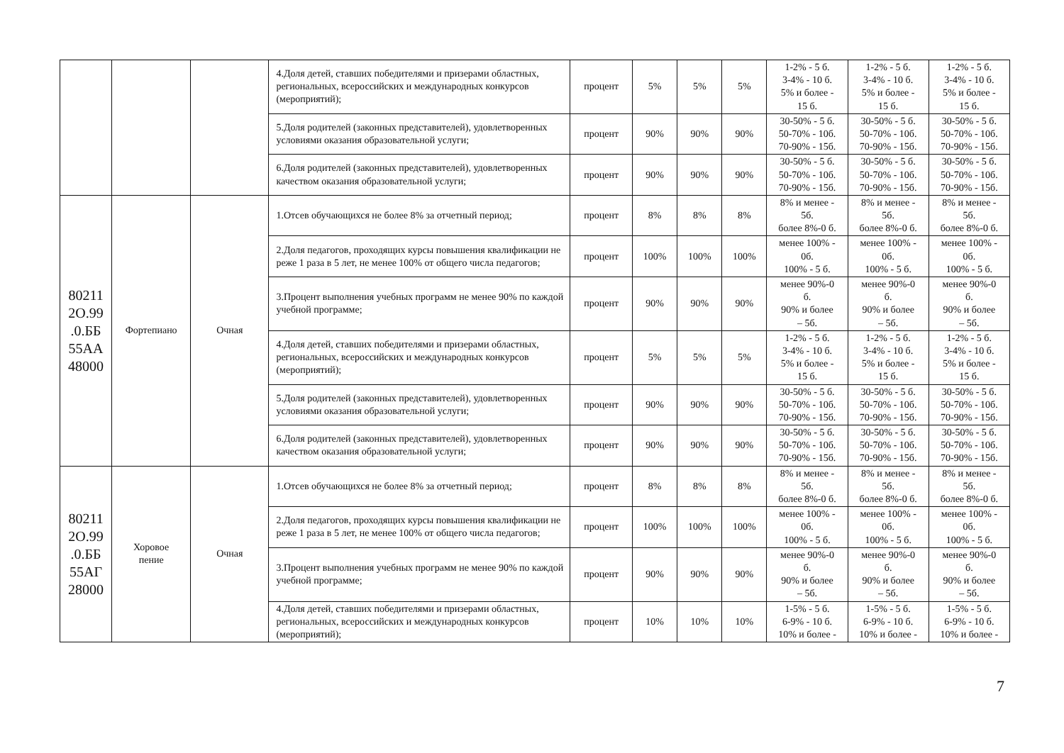| | | | 4.Доля детей, ставших победителями и призерами областных, региональных, всероссийских и международных конкурсов (мероприятий); | процент | 5% | 5% | 5% | 1-2% - 5 б. 3-4% - 10 б. 5% и более - 15 б. | 1-2% - 5 б. 3-4% - 10 б. 5% и более - 15 б. | 1-2% - 5 б. 3-4% - 10 б. 5% и более - 15 б. |
| | | | 5.Доля родителей (законных представителей), удовлетворенных условиями оказания образовательной услуги; | процент | 90% | 90% | 90% | 30-50% - 5 б. 50-70% - 10б. 70-90% - 15б. | 30-50% - 5 б. 50-70% - 10б. 70-90% - 15б. | 30-50% - 5 б. 50-70% - 10б. 70-90% - 15б. |
| | | | 6.Доля родителей (законных представителей), удовлетворенных качеством оказания образовательной услуги; | процент | 90% | 90% | 90% | 30-50% - 5 б. 50-70% - 10б. 70-90% - 15б. | 30-50% - 5 б. 50-70% - 10б. 70-90% - 15б. | 30-50% - 5 б. 50-70% - 10б. 70-90% - 15б. |
| 80211 2О.99 .0.ББ 55АА 48000 | Фортепиано | Очная | 1.Отсев обучающихся не более 8% за отчетный период; | процент | 8% | 8% | 8% | 8% и менее - 5б. более 8%-0 б. | 8% и менее - 5б. более 8%-0 б. | 8% и менее - 5б. более 8%-0 б. |
| | | | 2.Доля педагогов, проходящих курсы повышения квалификации не реже 1 раза в 5 лет, не менее 100% от общего числа педагогов; | процент | 100% | 100% | 100% | менее 100% - 0б. 100% - 5 б. | менее 100% - 0б. 100% - 5 б. | менее 100% - 0б. 100% - 5 б. |
| | | | 3.Процент выполнения учебных программ не менее 90% по каждой учебной программе; | процент | 90% | 90% | 90% | менее 90%-0 б. 90% и более – 5б. | менее 90%-0 б. 90% и более – 5б. | менее 90%-0 б. 90% и более – 5б. |
| | | | 4.Доля детей, ставших победителями и призерами областных, региональных, всероссийских и международных конкурсов (мероприятий); | процент | 5% | 5% | 5% | 1-2% - 5 б. 3-4% - 10 б. 5% и более - 15 б. | 1-2% - 5 б. 3-4% - 10 б. 5% и более - 15 б. | 1-2% - 5 б. 3-4% - 10 б. 5% и более - 15 б. |
| | | | 5.Доля родителей (законных представителей), удовлетворенных условиями оказания образовательной услуги; | процент | 90% | 90% | 90% | 30-50% - 5 б. 50-70% - 10б. 70-90% - 15б. | 30-50% - 5 б. 50-70% - 10б. 70-90% - 15б. | 30-50% - 5 б. 50-70% - 10б. 70-90% - 15б. |
| | | | 6.Доля родителей (законных представителей), удовлетворенных качеством оказания образовательной услуги; | процент | 90% | 90% | 90% | 30-50% - 5 б. 50-70% - 10б. 70-90% - 15б. | 30-50% - 5 б. 50-70% - 10б. 70-90% - 15б. | 30-50% - 5 б. 50-70% - 10б. 70-90% - 15б. |
| 80211 2О.99 .0.ББ 55АГ 28000 | Хоровое пение | Очная | 1.Отсев обучающихся не более 8% за отчетный период; | процент | 8% | 8% | 8% | 8% и менее - 5б. более 8%-0 б. | 8% и менее - 5б. более 8%-0 б. | 8% и менее - 5б. более 8%-0 б. |
| | | | 2.Доля педагогов, проходящих курсы повышения квалификации не реже 1 раза в 5 лет, не менее 100% от общего числа педагогов; | процент | 100% | 100% | 100% | менее 100% - 0б. 100% - 5 б. | менее 100% - 0б. 100% - 5 б. | менее 100% - 0б. 100% - 5 б. |
| | | | 3.Процент выполнения учебных программ не менее 90% по каждой учебной программе; | процент | 90% | 90% | 90% | менее 90%-0 б. 90% и более – 5б. | менее 90%-0 б. 90% и более – 5б. | менее 90%-0 б. 90% и более – 5б. |
| | | | 4.Доля детей, ставших победителями и призерами областных, региональных, всероссийских и международных конкурсов (мероприятий); | процент | 10% | 10% | 10% | 1-5% - 5 б. 6-9% - 10 б. 10% и более - | 1-5% - 5 б. 6-9% - 10 б. 10% и более - | 1-5% - 5 б. 6-9% - 10 б. 10% и более - |
7